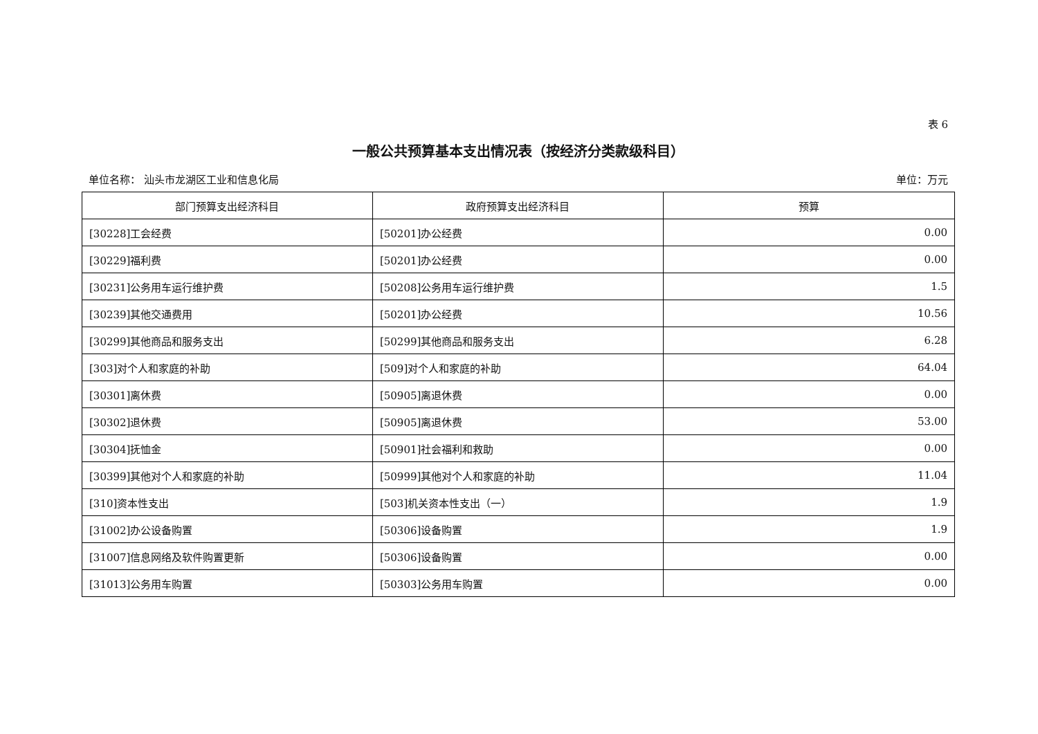表 6
一般公共预算基本支出情况表（按经济分类款级科目）
单位名称： 汕头市龙湖区工业和信息化局 单位：万元
| 部门预算支出经济科目 | 政府预算支出经济科目 | 预算 |
| --- | --- | --- |
| [30228]工会经费 | [50201]办公经费 | 0.00 |
| [30229]福利费 | [50201]办公经费 | 0.00 |
| [30231]公务用车运行维护费 | [50208]公务用车运行维护费 | 1.5 |
| [30239]其他交通费用 | [50201]办公经费 | 10.56 |
| [30299]其他商品和服务支出 | [50299]其他商品和服务支出 | 6.28 |
| [303]对个人和家庭的补助 | [509]对个人和家庭的补助 | 64.04 |
| [30301]离休费 | [50905]离退休费 | 0.00 |
| [30302]退休费 | [50905]离退休费 | 53.00 |
| [30304]抚恤金 | [50901]社会福利和救助 | 0.00 |
| [30399]其他对个人和家庭的补助 | [50999]其他对个人和家庭的补助 | 11.04 |
| [310]资本性支出 | [503]机关资本性支出（一） | 1.9 |
| [31002]办公设备购置 | [50306]设备购置 | 1.9 |
| [31007]信息网络及软件购置更新 | [50306]设备购置 | 0.00 |
| [31013]公务用车购置 | [50303]公务用车购置 | 0.00 |